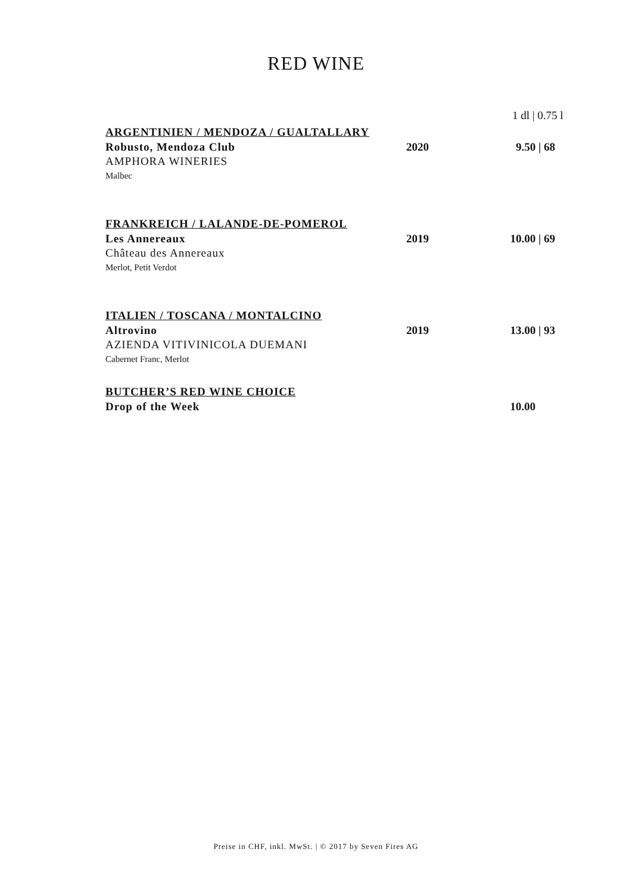RED WINE
1 dl | 0.75 l
ARGENTINIEN / MENDOZA / GUALTALLARY
Robusto, Mendoza Club 2020 9.50 | 68
AMPHORA WINERIES
Malbec
FRANKREICH / LALANDE-DE-POMEROL
Les Annereaux 2019 10.00 | 69
Château des Annereaux
Merlot, Petit Verdot
ITALIEN / TOSCANA / MONTALCINO
Altrovino 2019 13.00 | 93
AZIENDA VITIVINICOLA DUEMANI
Cabernet Franc, Merlot
BUTCHER’S RED WINE CHOICE
Drop of the Week 10.00
Preise in CHF, inkl. MwSt. | © 2017 by Seven Fires AG